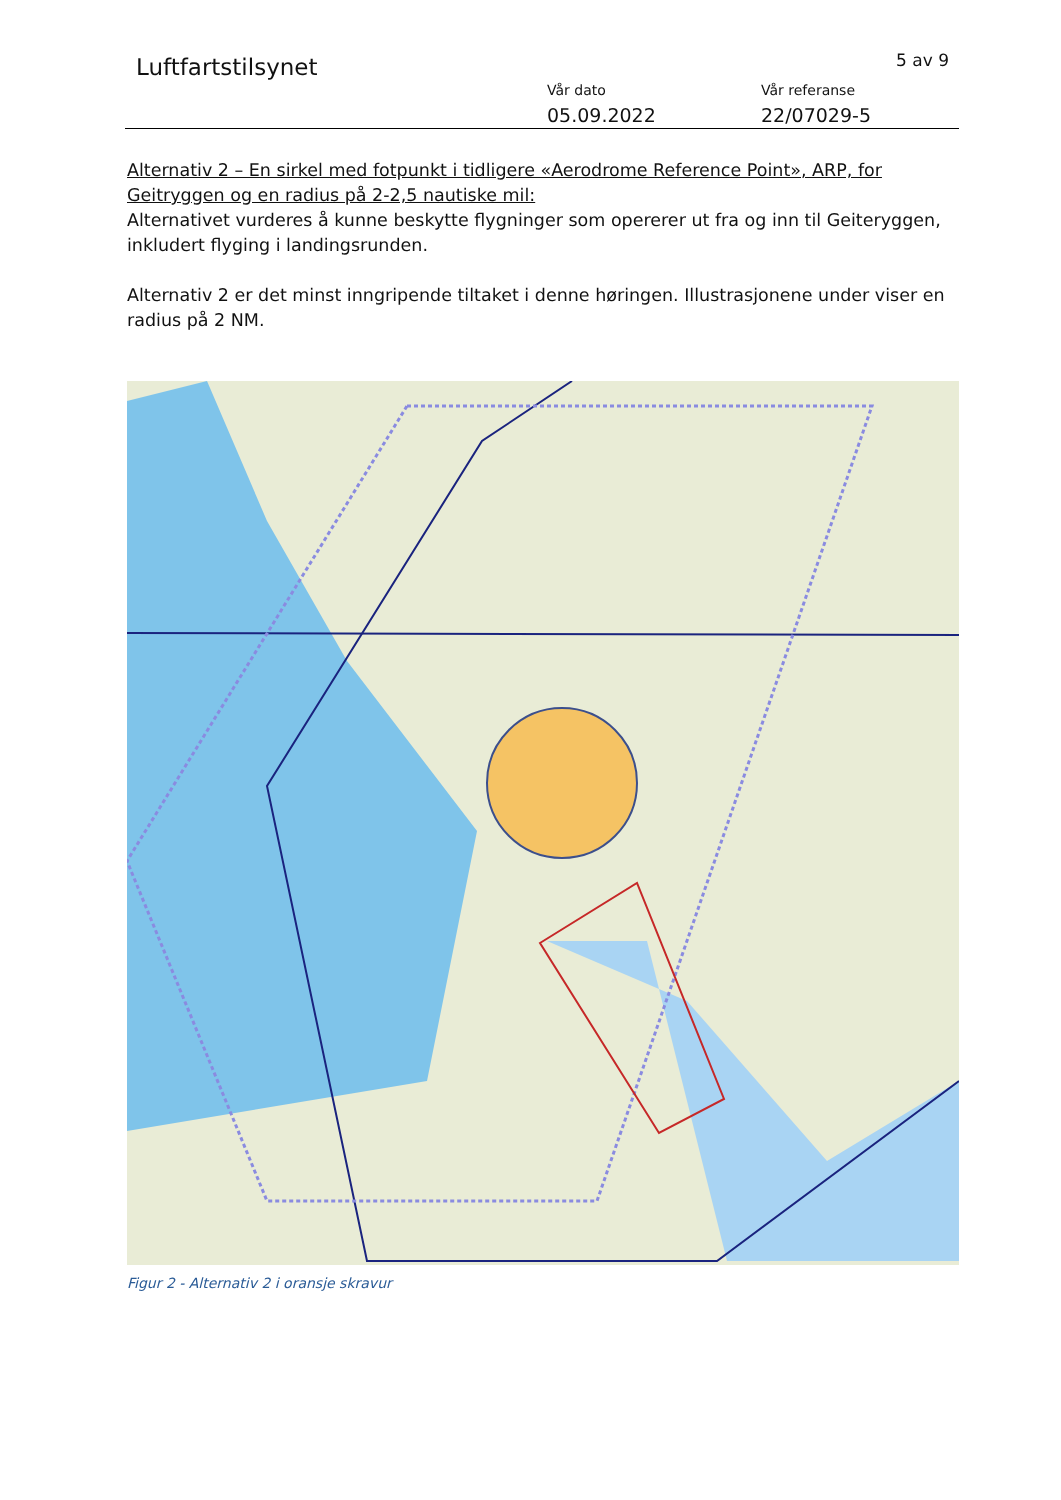Luftfartstilsynet
5 av 9
Vår dato
05.09.2022
Vår referanse
22/07029-5
Alternativ 2 – En sirkel med fotpunkt i tidligere «Aerodrome Reference Point», ARP, for Geitryggen og en radius på 2-2,5 nautiske mil:
Alternativet vurderes å kunne beskytte flygninger som opererer ut fra og inn til Geiteryggen, inkludert flyging i landingsrunden.
Alternativ 2 er det minst inngripende tiltaket i denne høringen. Illustrasjonene under viser en radius på 2 NM.
Figur 2 - Alternativ 2 i oransje skravur